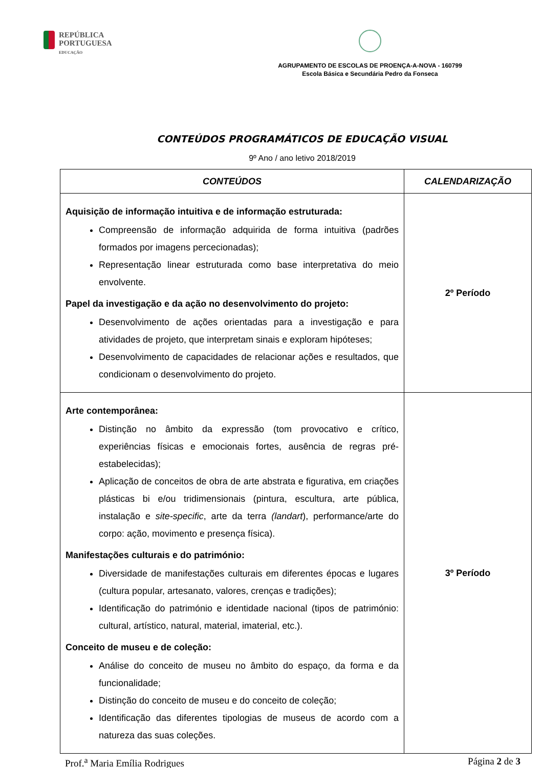REPÚBLICA
PORTUGUESA
EDUCAÇÃO
AGRUPAMENTO DE ESCOLAS DE PROENÇA-A-NOVA - 160799
Escola Básica e Secundária Pedro da Fonseca
CONTEÚDOS PROGRAMÁTICOS DE EDUCAÇÃO VISUAL
9º Ano / ano letivo 2018/2019
| CONTEÚDOS | CALENDARIZAÇÃO |
| --- | --- |
| Aquisição de informação intuitiva e de informação estruturada: Compreensão de informação adquirida de forma intuitiva (padrões formados por imagens percecionadas); Representação linear estruturada como base interpretativa do meio envolvente. Papel da investigação e da ação no desenvolvimento do projeto: Desenvolvimento de ações orientadas para a investigação e para atividades de projeto, que interpretam sinais e exploram hipóteses; Desenvolvimento de capacidades de relacionar ações e resultados, que condicionam o desenvolvimento do projeto. | 2º Período |
| Arte contemporânea: Distinção no âmbito da expressão (tom provocativo e crítico, experiências físicas e emocionais fortes, ausência de regras pré-estabelecidas); Aplicação de conceitos de obra de arte abstrata e figurativa, em criações plásticas bi e/ou tridimensionais (pintura, escultura, arte pública, instalação e site-specific , arte da terra (landart ), performance/arte do corpo: ação, movimento e presença física). Manifestações culturais e do património: Diversidade de manifestações culturais em diferentes épocas e lugares (cultura popular, artesanato, valores, crenças e tradições); Identificação do património e identidade nacional (tipos de património: cultural, artístico, natural, material, imaterial, etc.). Conceito de museu e de coleção: Análise do conceito de museu no âmbito do espaço, da forma e da funcionalidade; Distinção do conceito de museu e do conceito de coleção; Identificação das diferentes tipologias de museus de acordo com a natureza das suas coleções. | 3º Período |
Prof.<sup>a</sup> Maria Emília Rodrigues Página 2 de 3